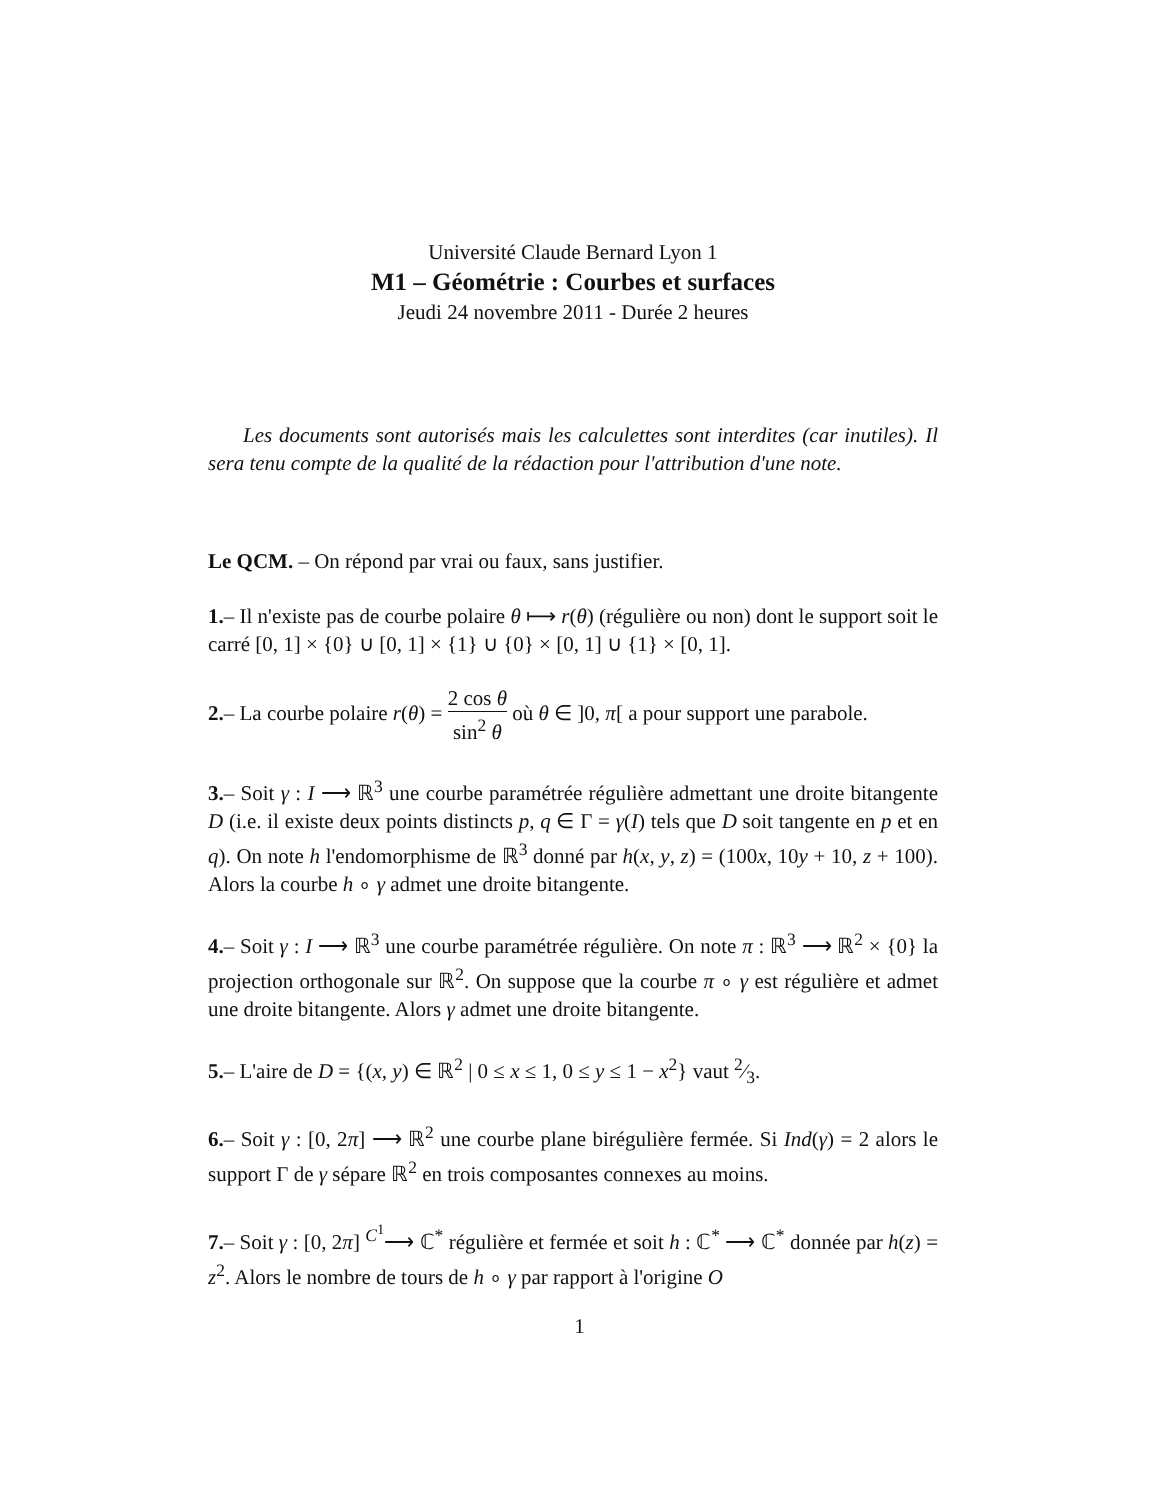Université Claude Bernard Lyon 1
M1 – Géométrie : Courbes et surfaces
Jeudi 24 novembre 2011 - Durée 2 heures
Les documents sont autorisés mais les calculettes sont interdites (car inutiles). Il sera tenu compte de la qualité de la rédaction pour l'attribution d'une note.
Le QCM. – On répond par vrai ou faux, sans justifier.
1.– Il n'existe pas de courbe polaire θ ⟼ r(θ) (régulière ou non) dont le support soit le carré [0, 1] × {0} ∪ [0, 1] × {1} ∪ {0} × [0, 1] ∪ {1} × [0, 1].
2.– La courbe polaire r(θ) = 2 cos θ sin<sup>2</sup> θ où θ ∈ ]0, π[ a pour support une parabole.
3.– Soit γ : I ⟶ ℝ<sup>3</sup> une courbe paramétrée régulière admettant une droite bitangente D (i.e. il existe deux points distincts p, q ∈ Γ = γ(I) tels que D soit tangente en p et en q). On note h l'endomorphisme de ℝ<sup>3</sup> donné par h(x, y, z) = (100x, 10y + 10, z + 100). Alors la courbe h ∘ γ admet une droite bitangente.
4.– Soit γ : I ⟶ ℝ<sup>3</sup> une courbe paramétrée régulière. On note π : ℝ<sup>3</sup> ⟶ ℝ<sup>2</sup> × {0} la projection orthogonale sur ℝ<sup>2</sup>. On suppose que la courbe π ∘ γ est régulière et admet une droite bitangente. Alors γ admet une droite bitangente.
5.– L'aire de D = {(x, y) ∈ ℝ<sup>2</sup> | 0 ≤ x ≤ 1, 0 ≤ y ≤ 1 − x<sup>2</sup>} vaut 2⁄3.
6.– Soit γ : [0, 2π] ⟶ ℝ<sup>2</sup> une courbe plane birégulière fermée. Si Ind(γ) = 2 alors le support Γ de γ sépare ℝ<sup>2</sup> en trois composantes connexes au moins.
7.– Soit γ : [0, 2π] <sup>C<sup>1</sup></sup>⟶ ℂ<sup>*</sup> régulière et fermée et soit h : ℂ<sup>*</sup> ⟶ ℂ<sup>*</sup> donnée par h(z) = z<sup>2</sup>. Alors le nombre de tours de h ∘ γ par rapport à l'origine O
1